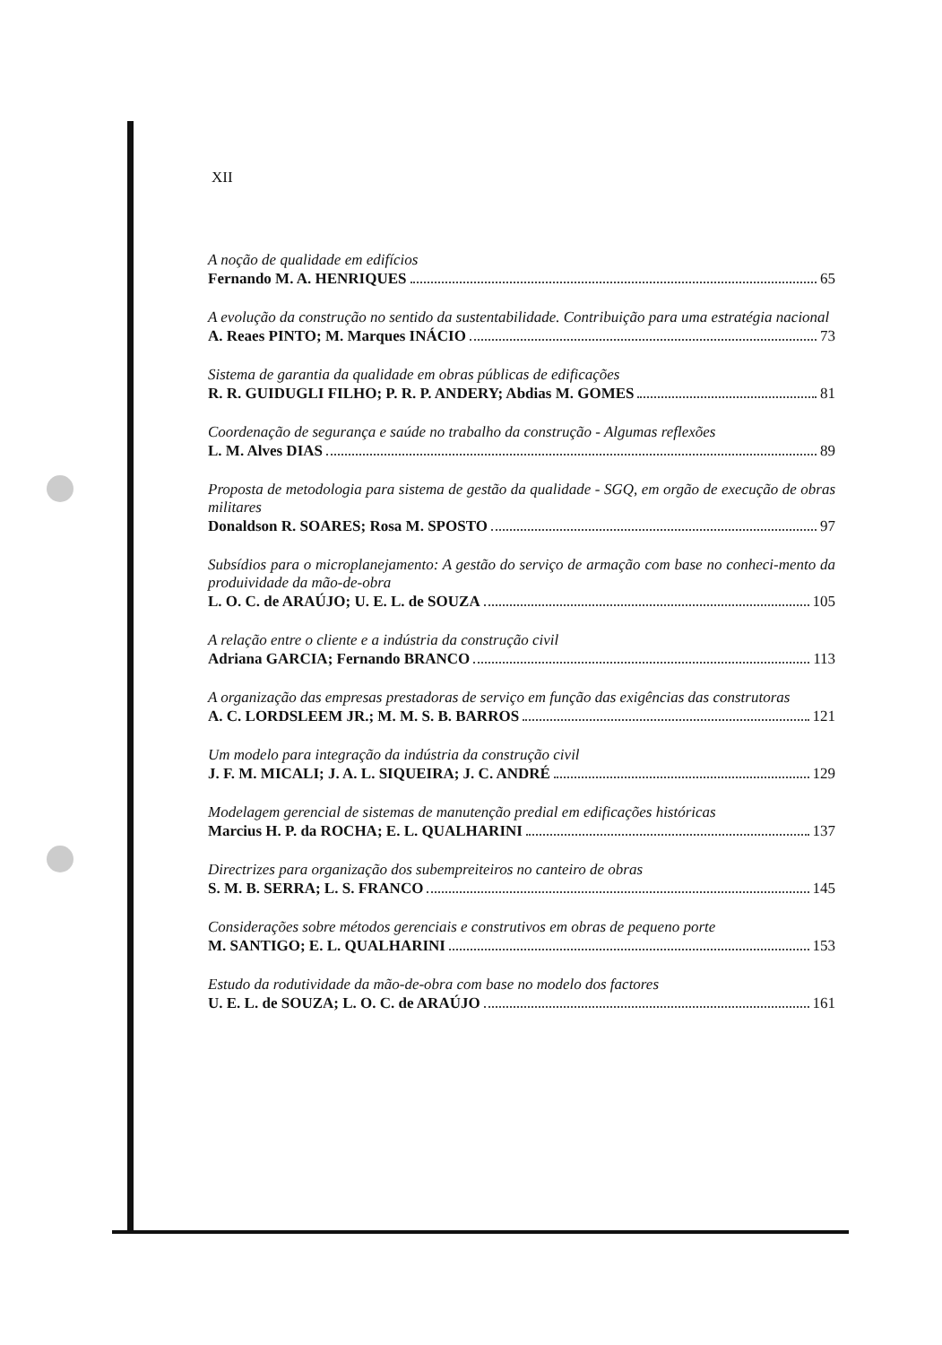XII
A noção de qualidade em edifícios
Fernando M. A. HENRIQUES 65
A evolução da construção no sentido da sustentabilidade. Contribuição para uma estratégia nacional
A. Reaes PINTO; M. Marques INÁCIO 73
Sistema de garantia da qualidade em obras públicas de edificações
R. R. GUIDUGLI FILHO; P. R. P. ANDERY; Abdias M. GOMES 81
Coordenação de segurança e saúde no trabalho da construção - Algumas reflexões
L. M. Alves DIAS 89
Proposta de metodologia para sistema de gestão da qualidade - SGQ, em orgão de execução de obras militares
Donaldson R. SOARES; Rosa M. SPOSTO 97
Subsídios para o microplanejamento: A gestão do serviço de armação com base no conheci-mento da produividade da mão-de-obra
L. O. C. de ARAÚJO; U. E. L. de SOUZA 105
A relação entre o cliente e a indústria da construção civil
Adriana GARCIA; Fernando BRANCO 113
A organização das empresas prestadoras de serviço em função das exigências das construtoras
A. C. LORDSLEEM JR.; M. M. S. B. BARROS 121
Um modelo para integração da indústria da construção civil
J. F. M. MICALI; J. A. L. SIQUEIRA; J. C. ANDRÉ 129
Modelagem gerencial de sistemas de manutenção predial em edificações históricas
Marcius H. P. da ROCHA; E. L. QUALHARINI 137
Directrizes para organização dos subempreiteiros no canteiro de obras
S. M. B. SERRA; L. S. FRANCO 145
Considerações sobre métodos gerenciais e construtivos em obras de pequeno porte
M. SANTIGO; E. L. QUALHARINI 153
Estudo da rodutividade da mão-de-obra com base no modelo dos factores
U. E. L. de SOUZA; L. O. C. de ARAÚJO 161